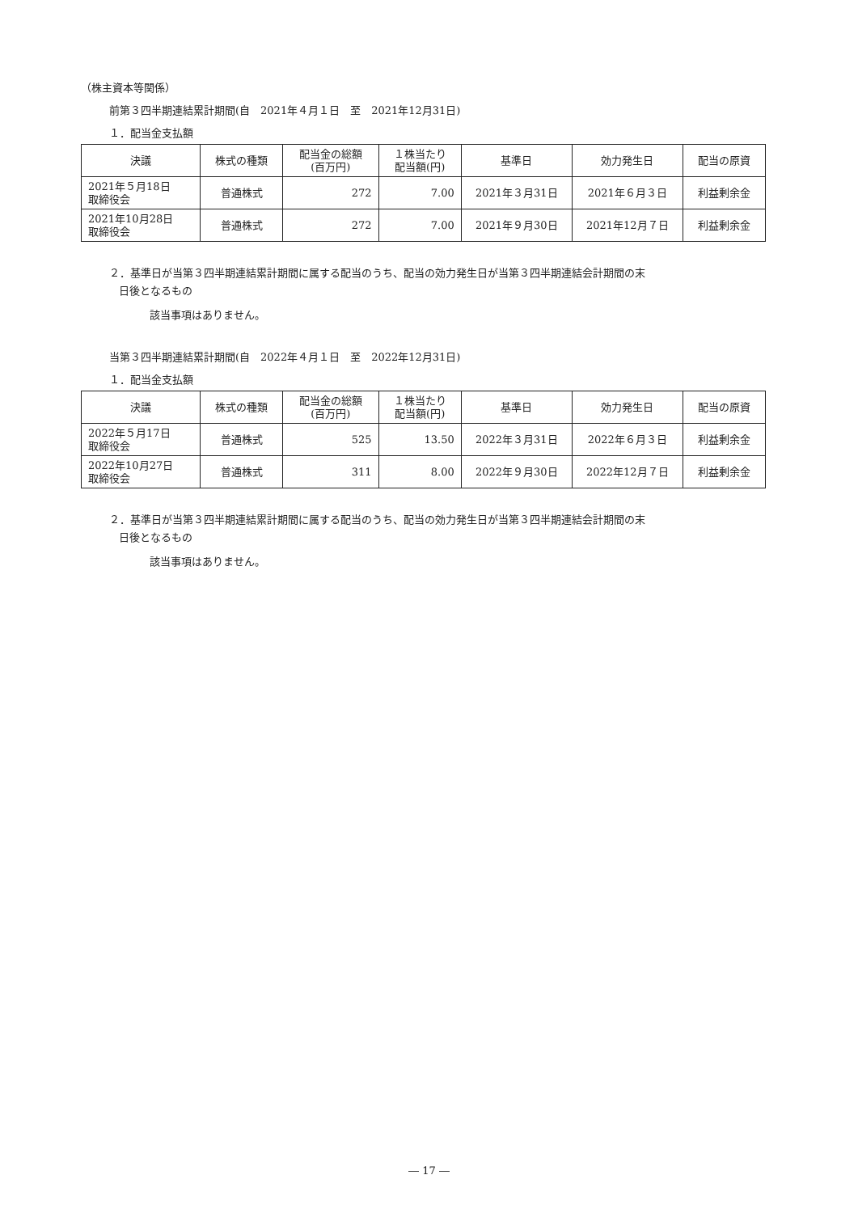（株主資本等関係）
前第３四半期連結累計期間(自　2021年４月１日　至　2021年12月31日)
１．配当金支払額
| 決議 | 株式の種類 | 配当金の総額 (百万円) | １株当たり 配当額(円) | 基準日 | 効力発生日 | 配当の原資 |
| --- | --- | --- | --- | --- | --- | --- |
| 2021年５月18日 取締役会 | 普通株式 | 272 | 7.00 | 2021年３月31日 | 2021年６月３日 | 利益剰余金 |
| 2021年10月28日 取締役会 | 普通株式 | 272 | 7.00 | 2021年９月30日 | 2021年12月７日 | 利益剰余金 |
２．基準日が当第３四半期連結累計期間に属する配当のうち、配当の効力発生日が当第３四半期連結会計期間の末
日後となるもの
該当事項はありません。
当第３四半期連結累計期間(自　2022年４月１日　至　2022年12月31日)
１．配当金支払額
| 決議 | 株式の種類 | 配当金の総額 (百万円) | １株当たり 配当額(円) | 基準日 | 効力発生日 | 配当の原資 |
| --- | --- | --- | --- | --- | --- | --- |
| 2022年５月17日 取締役会 | 普通株式 | 525 | 13.50 | 2022年３月31日 | 2022年６月３日 | 利益剰余金 |
| 2022年10月27日 取締役会 | 普通株式 | 311 | 8.00 | 2022年９月30日 | 2022年12月７日 | 利益剰余金 |
２．基準日が当第３四半期連結累計期間に属する配当のうち、配当の効力発生日が当第３四半期連結会計期間の末
日後となるもの
該当事項はありません。
― 17 ―